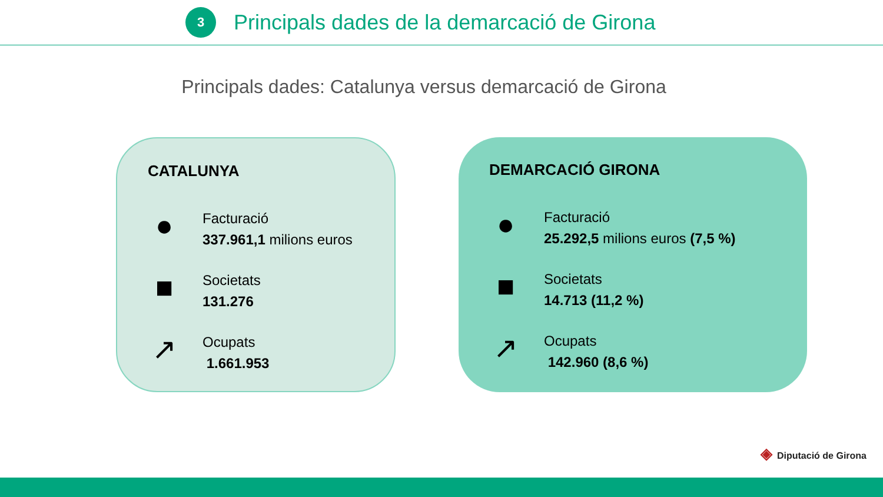3
Principals dades de la demarcació de Girona
Principals dades: Catalunya versus demarcació de Girona
CATALUNYA
●
Facturació
337.961,1 milions euros
■
Societats
131.276
↗
Ocupats
1.661.953
DEMARCACIÓ GIRONA
●
Facturació
25.292,5 milions euros (7,5 %)
■
Societats
14.713 (11,2 %)
↗
Ocupats
142.960 (8,6 %)
◈ Diputació de Girona